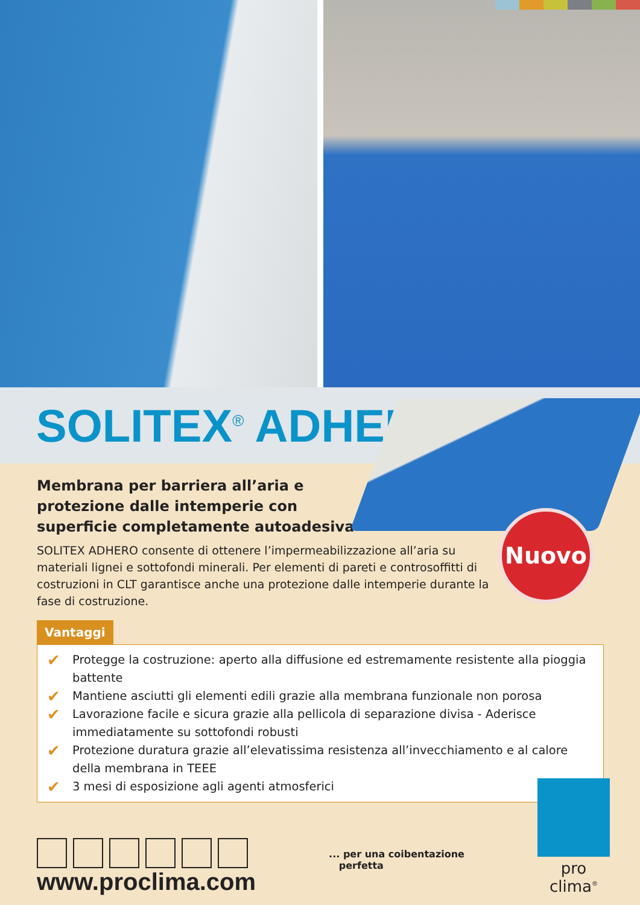SOLITEX<sup>®</sup> ADHERO
Nuovo
Membrana per barriera all’aria e protezione dalle intemperie con superficie completamente autoadesiva
SOLITEX ADHERO consente di ottenere l’impermeabilizzazione all’aria su materiali lignei e sottofondi minerali. Per elementi di pareti e controsoffitti di costruzioni in CLT garantisce anche una protezione dalle intemperie durante la fase di costruzione.
Vantaggi
✔ Protegge la costruzione: aperto alla diffusione ed estremamente resistente alla pioggia battente
✔ Mantiene asciutti gli elementi edili grazie alla membrana funzionale non porosa
✔ Lavorazione facile e sicura grazie alla pellicola di separazione divisa - Aderisce immediatamente su sottofondi robusti
✔ Protezione duratura grazie all’elevatissima resistenza all’invecchiamento e al calore della membrana in TEEE
✔ 3 mesi di esposizione agli agenti atmosferici
www.proclima.com
... per una coibentazione
perfetta
pro clima<sup>®</sup>